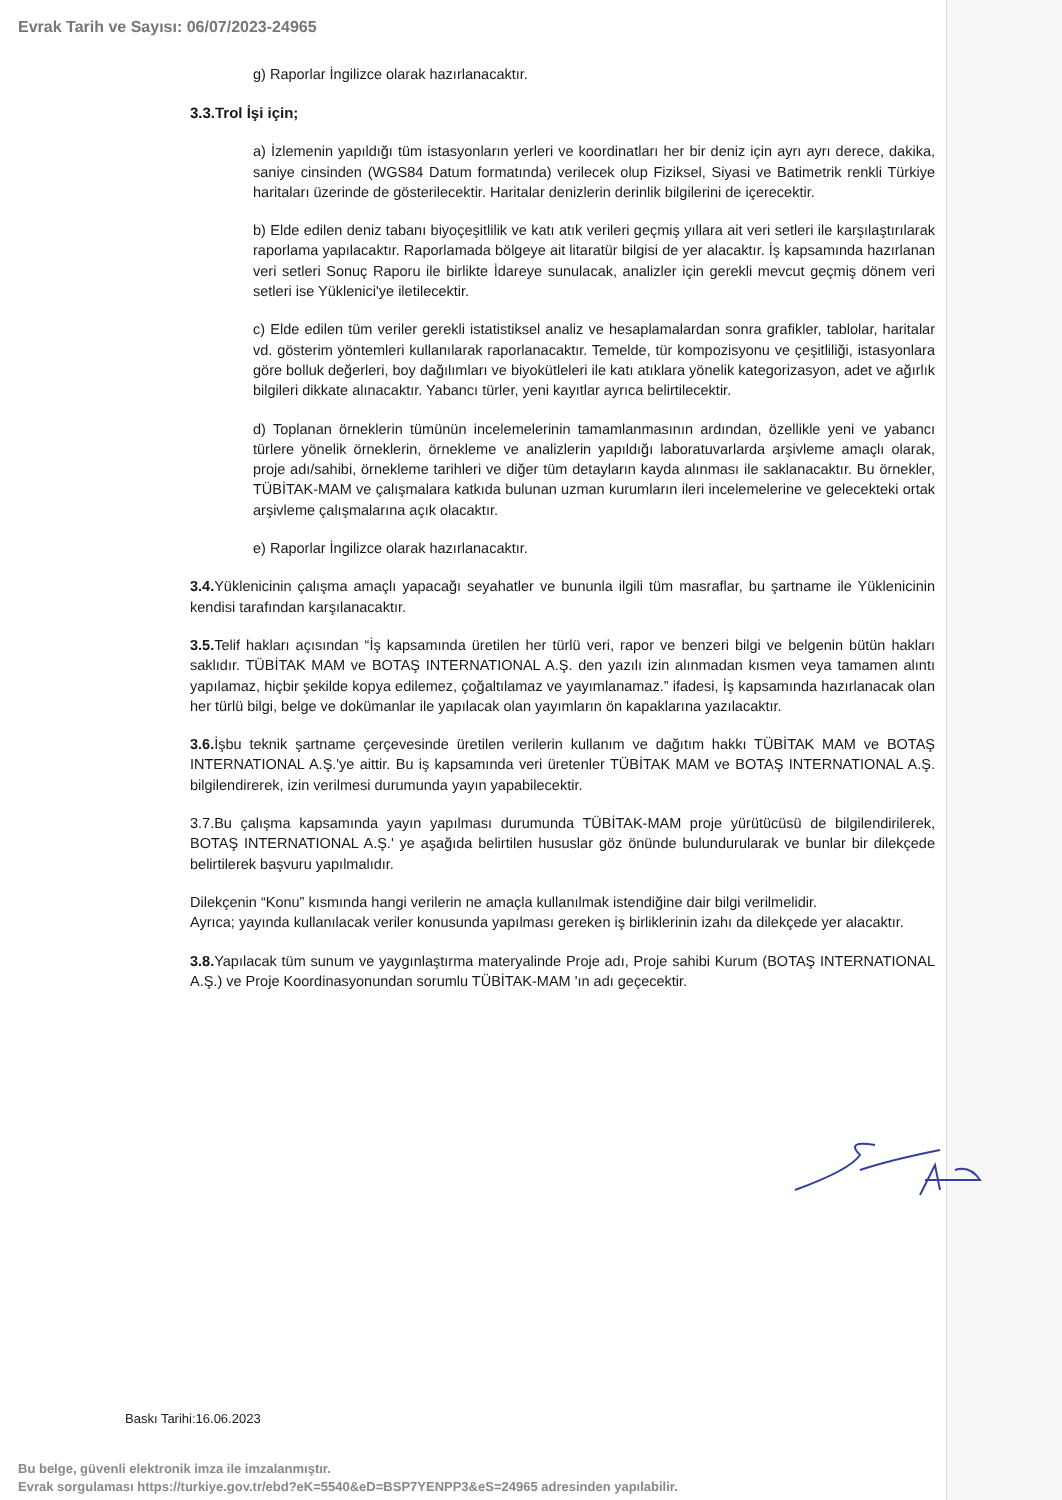Evrak Tarih ve Sayısı: 06/07/2023-24965
g) Raporlar İngilizce olarak hazırlanacaktır.
3.3.Trol İşi için;
a) İzlemenin yapıldığı tüm istasyonların yerleri ve koordinatları her bir deniz için ayrı ayrı derece, dakika, saniye cinsinden (WGS84 Datum formatında) verilecek olup Fiziksel, Siyasi ve Batimetrik renkli Türkiye haritaları üzerinde de gösterilecektir. Haritalar denizlerin derinlik bilgilerini de içerecektir.
b) Elde edilen deniz tabanı biyoçeşitlilik ve katı atık verileri geçmiş yıllara ait veri setleri ile karşılaştırılarak raporlama yapılacaktır. Raporlamada bölgeye ait litaratür bilgisi de yer alacaktır. İş kapsamında hazırlanan veri setleri Sonuç Raporu ile birlikte İdareye sunulacak, analizler için gerekli mevcut geçmiş dönem veri setleri ise Yüklenici'ye iletilecektir.
c) Elde edilen tüm veriler gerekli istatistiksel analiz ve hesaplamalardan sonra grafikler, tablolar, haritalar vd. gösterim yöntemleri kullanılarak raporlanacaktır. Temelde, tür kompozisyonu ve çeşitliliği, istasyonlara göre bolluk değerleri, boy dağılımları ve biyokütleleri ile katı atıklara yönelik kategorizasyon, adet ve ağırlık bilgileri dikkate alınacaktır. Yabancı türler, yeni kayıtlar ayrıca belirtilecektir.
d) Toplanan örneklerin tümünün incelemelerinin tamamlanmasının ardından, özellikle yeni ve yabancı türlere yönelik örneklerin, örnekleme ve analizlerin yapıldığı laboratuvarlarda arşivleme amaçlı olarak, proje adı/sahibi, örnekleme tarihleri ve diğer tüm detayların kayda alınması ile saklanacaktır. Bu örnekler, TÜBİTAK-MAM ve çalışmalara katkıda bulunan uzman kurumların ileri incelemelerine ve gelecekteki ortak arşivleme çalışmalarına açık olacaktır.
e) Raporlar İngilizce olarak hazırlanacaktır.
3.4. Yüklenicinin çalışma amaçlı yapacağı seyahatler ve bununla ilgili tüm masraflar, bu şartname ile Yüklenicinin kendisi tarafından karşılanacaktır.
3.5. Telif hakları açısından “İş kapsamında üretilen her türlü veri, rapor ve benzeri bilgi ve belgenin bütün hakları saklıdır. TÜBİTAK MAM ve BOTAŞ INTERNATIONAL A.Ş. den yazılı izin alınmadan kısmen veya tamamen alıntı yapılamaz, hiçbir şekilde kopya edilemez, çoğaltılamaz ve yayımlanamaz.” ifadesi, İş kapsamında hazırlanacak olan her türlü bilgi, belge ve dokümanlar ile yapılacak olan yayımların ön kapaklarına yazılacaktır.
3.6. İşbu teknik şartname çerçevesinde üretilen verilerin kullanım ve dağıtım hakkı TÜBİTAK MAM ve BOTAŞ INTERNATIONAL A.Ş.'ye aittir. Bu iş kapsamında veri üretenler TÜBİTAK MAM ve BOTAŞ INTERNATIONAL A.Ş. bilgilendirerek, izin verilmesi durumunda yayın yapabilecektir.
3.7.Bu çalışma kapsamında yayın yapılması durumunda TÜBİTAK-MAM proje yürütücüsü de bilgilendirilerek, BOTAŞ INTERNATIONAL A.Ş.' ye aşağıda belirtilen hususlar göz önünde bulundurularak ve bunlar bir dilekçede belirtilerek başvuru yapılmalıdır.
Dilekçenin “Konu” kısmında hangi verilerin ne amaçla kullanılmak istendiğine dair bilgi verilmelidir.
Ayrıca; yayında kullanılacak veriler konusunda yapılması gereken iş birliklerinin izahı da dilekçede yer alacaktır.
3.8. Yapılacak tüm sunum ve yaygınlaştırma materyalinde Proje adı, Proje sahibi Kurum (BOTAŞ INTERNATIONAL A.Ş.) ve Proje Koordinasyonundan sorumlu TÜBİTAK-MAM 'ın adı geçecektir.
Baskı Tarihi:16.06.2023
Bu belge, güvenli elektronik imza ile imzalanmıştır.
Evrak sorgulaması https://turkiye.gov.tr/ebd?eK=5540&eD=BSP7YENPP3&eS=24965 adresinden yapılabilir.